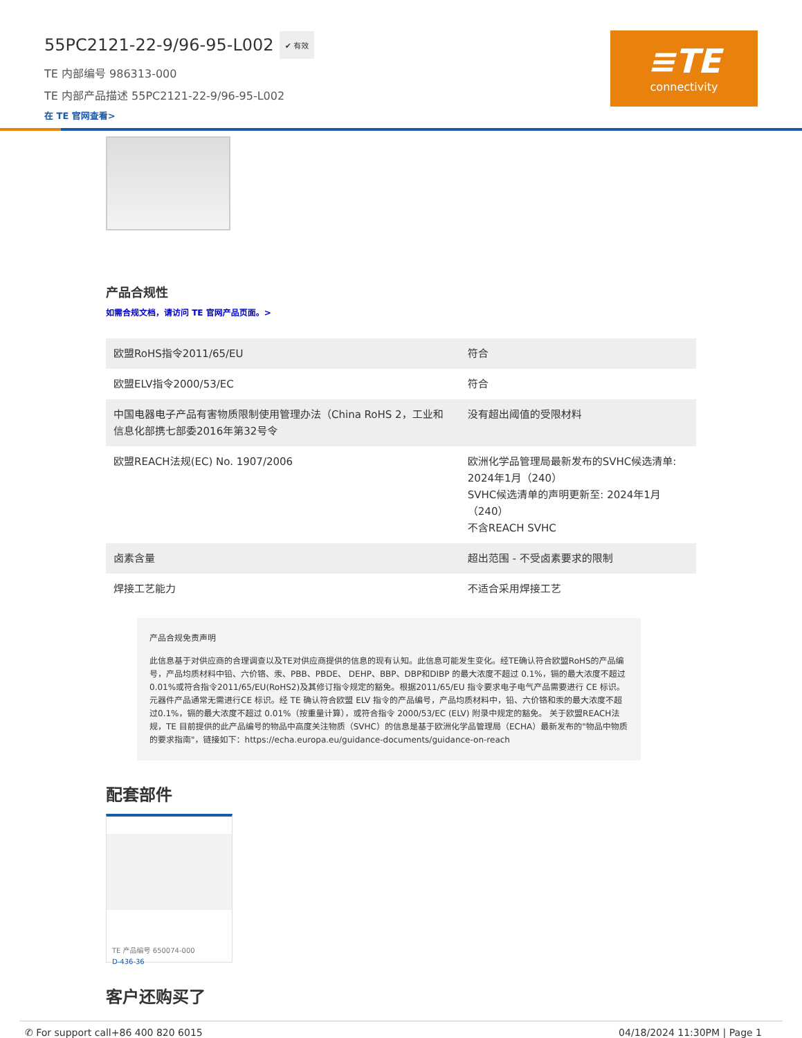55PC2121-22-9/96-95-L002 ✔ 有效
TE 内部编号 986313-000
TE 内部产品描述 55PC2121-22-9/96-95-L002
在 TE 官网查看>
≡TE
connectivity
产品合规性
如需合规文档，请访问 TE 官网产品页面。>
| 欧盟RoHS指令2011/65/EU | 符合 |
| 欧盟ELV指令2000/53/EC | 符合 |
| 中国电器电子产品有害物质限制使用管理办法（China RoHS 2，工业和信息化部携七部委2016年第32号令 | 没有超出阈值的受限材料 |
| 欧盟REACH法规(EC) No. 1907/2006 | 欧洲化学品管理局最新发布的SVHC候选清单: 2024年1月（240） SVHC候选清单的声明更新至: 2024年1月（240） 不含REACH SVHC |
| 卤素含量 | 超出范围 - 不受卤素要求的限制 |
| 焊接工艺能力 | 不适合采用焊接工艺 |
产品合规免责声明
此信息基于对供应商的合理调查以及TE对供应商提供的信息的现有认知。此信息可能发生变化。经TE确认符合欧盟RoHS的产品编号，产品均质材料中铅、六价铬、汞、PBB、PBDE、 DEHP、BBP、DBP和DIBP 的最大浓度不超过 0.1%，镉的最大浓度不超过 0.01%或符合指令2011/65/EU(RoHS2)及其修订指令规定的豁免。根据2011/65/EU 指令要求电子电气产品需要进行 CE 标识。元器件产品通常无需进行CE 标识。经 TE 确认符合欧盟 ELV 指令的产品编号，产品均质材料中，铅、六价铬和汞的最大浓度不超过0.1%，镉的最大浓度不超过 0.01%（按重量计算），或符合指令 2000/53/EC (ELV) 附录中规定的豁免。 关于欧盟REACH法规，TE 目前提供的此产品编号的物品中高度关注物质（SVHC）的信息是基于欧洲化学品管理局（ECHA）最新发布的"物品中物质的要求指南"，链接如下：https://echa.europa.eu/guidance-documents/guidance-on-reach
配套部件
TE 产品编号 650074-000
D-436-36
客户还购买了
✆ For support call+86 400 820 6015 04/18/2024 11:30PM | Page 1